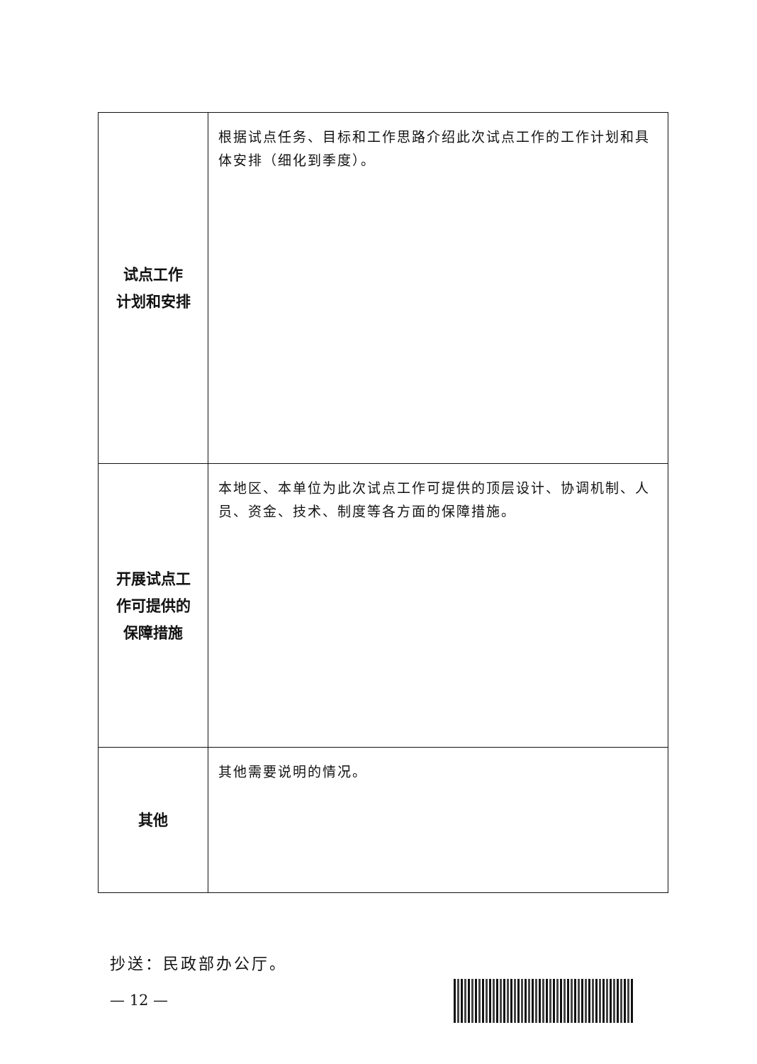| 试点工作 计划和安排 | 根据试点任务、目标和工作思路介绍此次试点工作的工作计划和具体安排（细化到季度）。 |
| 开展试点工 作可提供的 保障措施 | 本地区、本单位为此次试点工作可提供的顶层设计、协调机制、人员、资金、技术、制度等各方面的保障措施。 |
| 其他 | 其他需要说明的情况。 |
抄送：民政部办公厅。
— 12 —